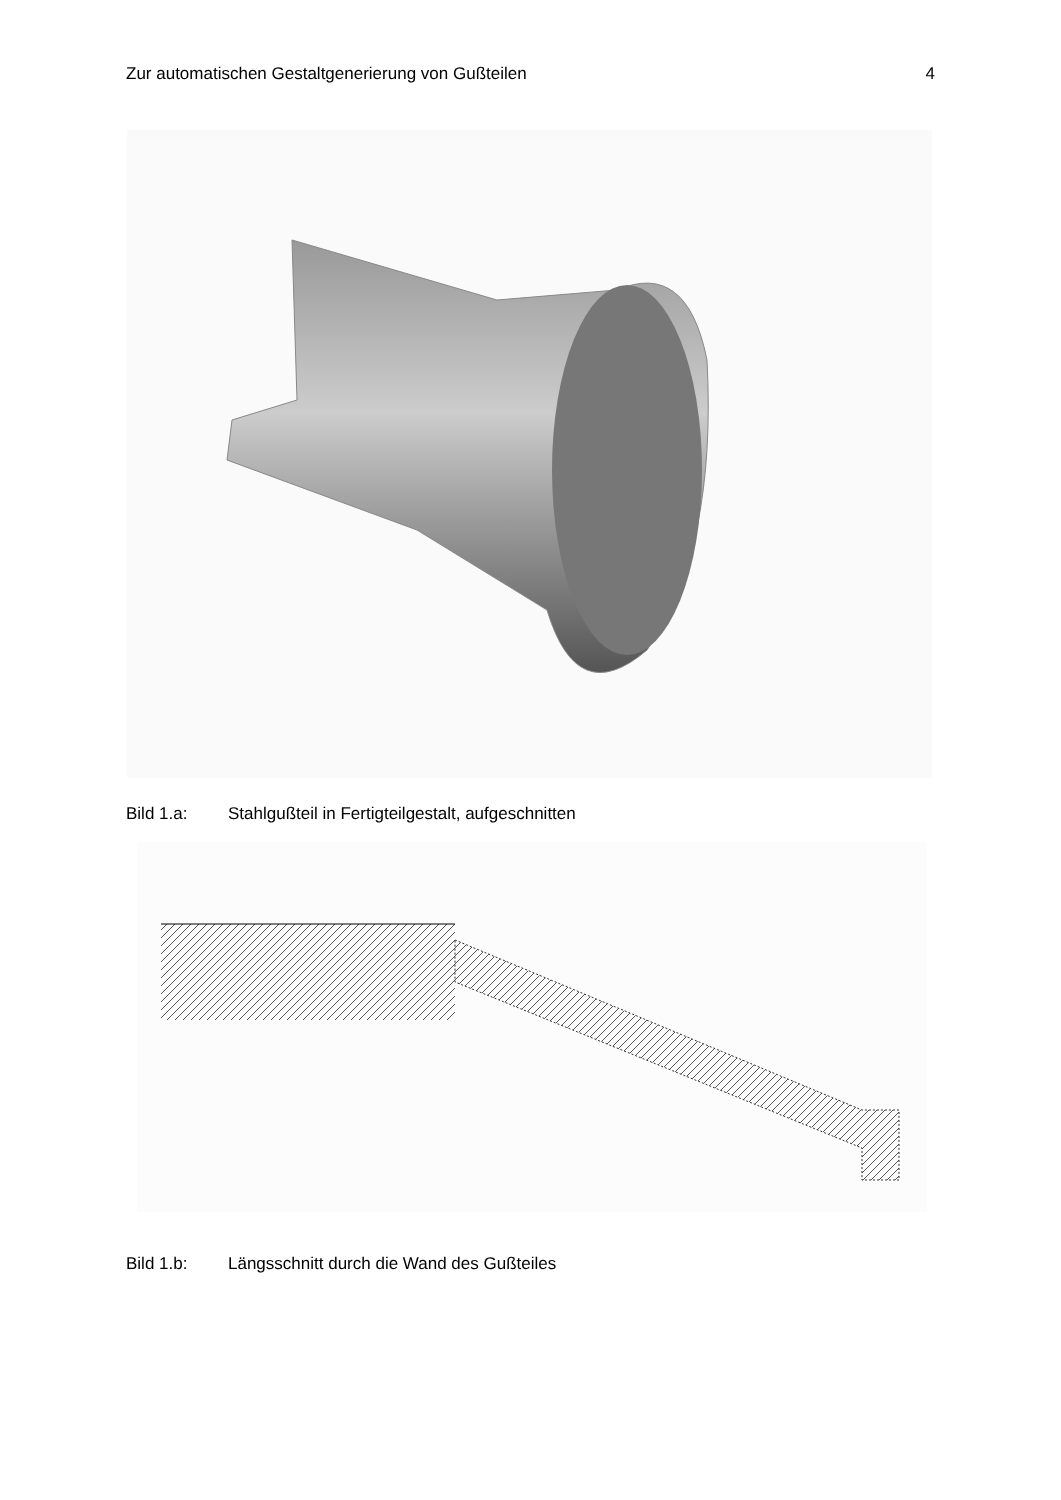Zur automatischen Gestaltgenerierung von Gußteilen 4
Bild 1.a: Stahlgußteil in Fertigteilgestalt, aufgeschnitten
Bild 1.b: Längsschnitt durch die Wand des Gußteiles